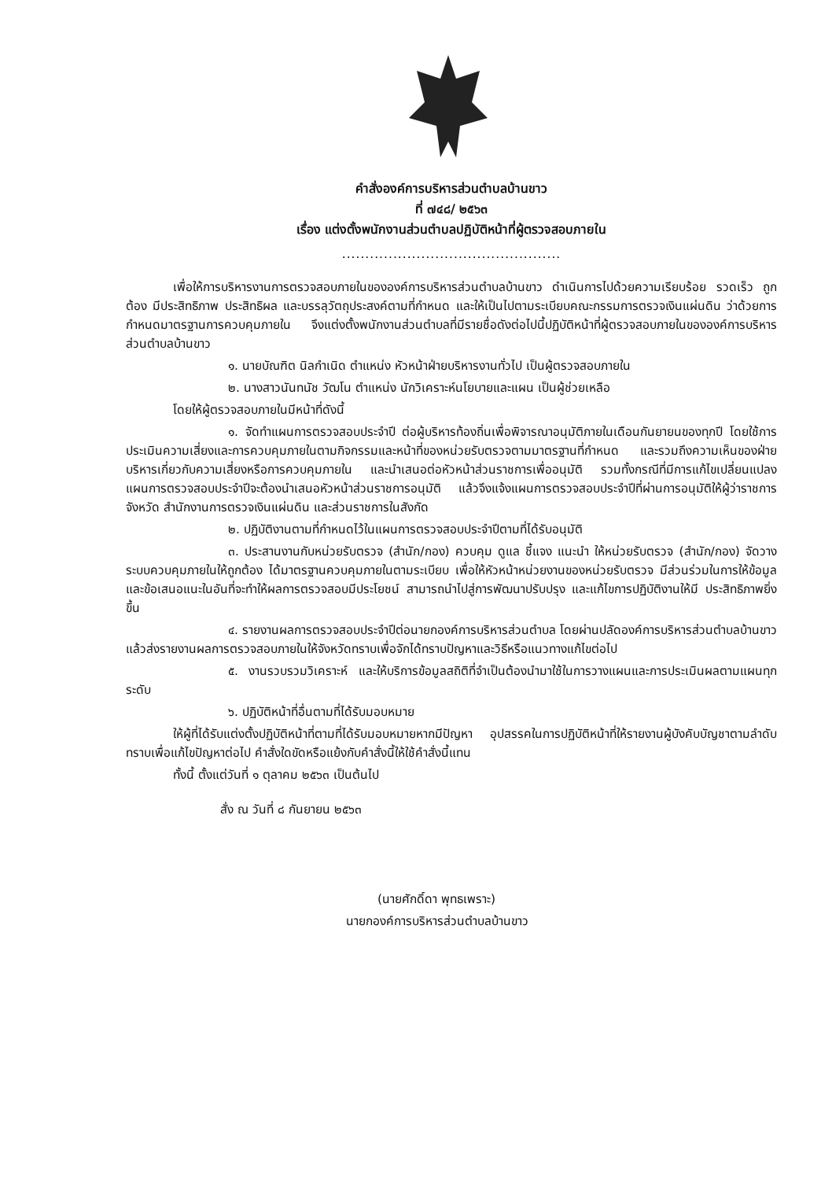คำสั่งองค์การบริหารส่วนตำบลบ้านขาว
ที่ ๗๔๘/ ๒๕๖๓
เรื่อง แต่งตั้งพนักงานส่วนตำบลปฏิบัติหน้าที่ผู้ตรวจสอบภายใน
...............................................
เพื่อให้การบริหารงานการตรวจสอบภายในขององค์การบริหารส่วนตำบลบ้านขาว ดำเนินการไปด้วยความเรียบร้อย รวดเร็ว ถูกต้อง มีประสิทธิภาพ ประสิทธิผล และบรรลุวัตถุประสงค์ตามที่กำหนด และให้เป็นไปตามระเบียบคณะกรรมการตรวจเงินแผ่นดิน ว่าด้วยการกำหนดมาตรฐานการควบคุมภายใน จึงแต่งตั้งพนักงานส่วนตำบลที่มีรายชื่อดังต่อไปนี้ปฏิบัติหน้าที่ผู้ตรวจสอบภายในขององค์การบริหารส่วนตำบลบ้านขาว
๑. นายบัณฑิต นิลกำเนิด ตำแหน่ง หัวหน้าฝ่ายบริหารงานทั่วไป เป็นผู้ตรวจสอบภายใน
๒. นางสาวนันทนัช วัฒโน ตำแหน่ง นักวิเคราะห์นโยบายและแผน เป็นผู้ช่วยเหลือ
โดยให้ผู้ตรวจสอบภายในมีหน้าที่ดังนี้
๑. จัดทำแผนการตรวจสอบประจำปี ต่อผู้บริหารท้องถิ่นเพื่อพิจารณาอนุมัติภายในเดือนกันยายนของทุกปี โดยใช้การประเมินความเสี่ยงและการควบคุมภายในตามกิจกรรมและหน้าที่ของหน่วยรับตรวจตามมาตรฐานที่กำหนด และรวมถึงความเห็นของฝ่ายบริหารเกี่ยวกับความเสี่ยงหรือการควบคุมภายใน และนำเสนอต่อหัวหน้าส่วนราชการเพื่ออนุมัติ รวมทั้งกรณีที่มีการแก้ไขเปลี่ยนแปลงแผนการตรวจสอบประจำปีจะต้องนำเสนอหัวหน้าส่วนราชการอนุมัติ แล้วจึงแจ้งแผนการตรวจสอบประจำปีที่ผ่านการอนุมัติให้ผู้ว่าราชการจังหวัด สำนักงานการตรวจเงินแผ่นดิน และส่วนราชการในสังกัด
๒. ปฏิบัติงานตามที่กำหนดไว้ในแผนการตรวจสอบประจำปีตามที่ได้รับอนุมัติ
๓. ประสานงานกับหน่วยรับตรวจ (สำนัก/กอง) ควบคุม ดูแล ชี้แจง แนะนำ ให้หน่วยรับตรวจ (สำนัก/กอง) จัดวางระบบควบคุมภายในให้ถูกต้อง ได้มาตรฐานควบคุมภายในตามระเบียบ เพื่อให้หัวหน้าหน่วยงานของหน่วยรับตรวจ มีส่วนร่วมในการให้ข้อมูลและข้อเสนอแนะในอันที่จะทำให้ผลการตรวจสอบมีประโยชน์ สามารถนำไปสู่การพัฒนาปรับปรุง และแก้ไขการปฏิบัติงานให้มี ประสิทธิภาพยิ่งขึ้น
๔. รายงานผลการตรวจสอบประจำปีต่อนายกองค์การบริหารส่วนตำบล โดยผ่านปลัดองค์การบริหารส่วนตำบลบ้านขาว แล้วส่งรายงานผลการตรวจสอบภายในให้จังหวัดทราบเพื่อจักได้ทราบปัญหาและวิธีหรือแนวทางแก้ไขต่อไป
๕. งานรวบรวมวิเคราะห์ และให้บริการข้อมูลสถิติที่จำเป็นต้องนำมาใช้ในการวางแผนและการประเมินผลตามแผนทุกระดับ
๖. ปฏิบัติหน้าที่อื่นตามที่ได้รับมอบหมาย
ให้ผู้ที่ได้รับแต่งตั้งปฏิบัติหน้าที่ตามที่ได้รับมอบหมายหากมีปัญหา อุปสรรคในการปฏิบัติหน้าที่ให้รายงานผู้บังคับบัญชาตามลำดับทราบเพื่อแก้ไขปัญหาต่อไป คำสั่งใดขัดหรือแย้งกับคำสั่งนี้ให้ใช้คำสั่งนี้แทน
ทั้งนี้ ตั้งแต่วันที่ ๑ ตุลาคม ๒๕๖๓ เป็นต้นไป
สั่ง ณ วันที่ ๘ กันยายน ๒๕๖๓
(นายศักดิ์ดา พุทธเพราะ)
นายกองค์การบริหารส่วนตำบลบ้านขาว